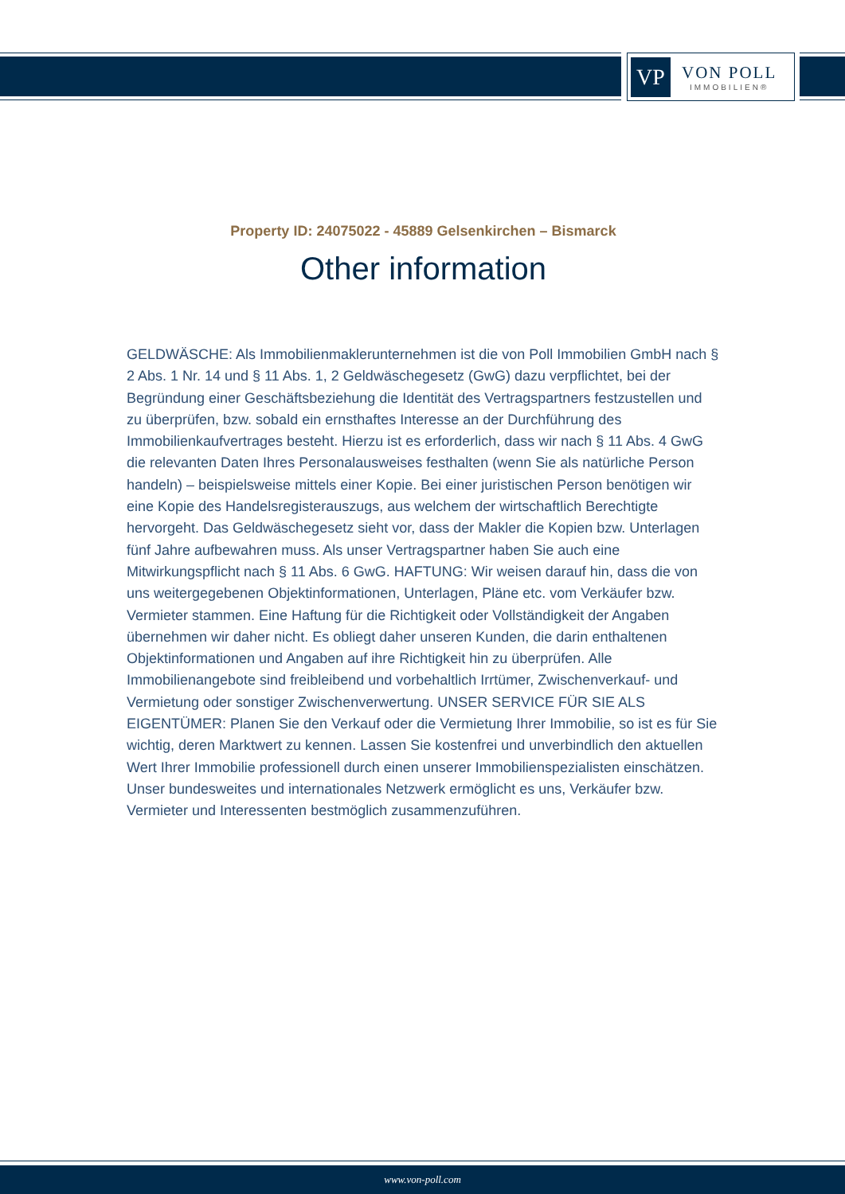VP
VON POLL
IMMOBILIEN®
Property ID: 24075022 - 45889 Gelsenkirchen – Bismarck
Other information
GELDWÄSCHE: Als Immobilienmaklerunternehmen ist die von Poll Immobilien GmbH nach § 2 Abs. 1 Nr. 14 und § 11 Abs. 1, 2 Geldwäschegesetz (GwG) dazu verpflichtet, bei der Begründung einer Geschäftsbeziehung die Identität des Vertragspartners festzustellen und zu überprüfen, bzw. sobald ein ernsthaftes Interesse an der Durchführung des Immobilienkaufvertrages besteht. Hierzu ist es erforderlich, dass wir nach § 11 Abs. 4 GwG die relevanten Daten Ihres Personalausweises festhalten (wenn Sie als natürliche Person handeln) – beispielsweise mittels einer Kopie. Bei einer juristischen Person benötigen wir eine Kopie des Handelsregisterauszugs, aus welchem der wirtschaftlich Berechtigte hervorgeht. Das Geldwäschegesetz sieht vor, dass der Makler die Kopien bzw. Unterlagen fünf Jahre aufbewahren muss. Als unser Vertragspartner haben Sie auch eine Mitwirkungspflicht nach § 11 Abs. 6 GwG. HAFTUNG: Wir weisen darauf hin, dass die von uns weitergegebenen Objektinformationen, Unterlagen, Pläne etc. vom Verkäufer bzw. Vermieter stammen. Eine Haftung für die Richtigkeit oder Vollständigkeit der Angaben übernehmen wir daher nicht. Es obliegt daher unseren Kunden, die darin enthaltenen Objektinformationen und Angaben auf ihre Richtigkeit hin zu überprüfen. Alle Immobilienangebote sind freibleibend und vorbehaltlich Irrtümer, Zwischenverkauf- und Vermietung oder sonstiger Zwischenverwertung. UNSER SERVICE FÜR SIE ALS EIGENTÜMER: Planen Sie den Verkauf oder die Vermietung Ihrer Immobilie, so ist es für Sie wichtig, deren Marktwert zu kennen. Lassen Sie kostenfrei und unverbindlich den aktuellen Wert Ihrer Immobilie professionell durch einen unserer Immobilienspezialisten einschätzen. Unser bundesweites und internationales Netzwerk ermöglicht es uns, Verkäufer bzw. Vermieter und Interessenten bestmöglich zusammenzuführen.
www.von-poll.com